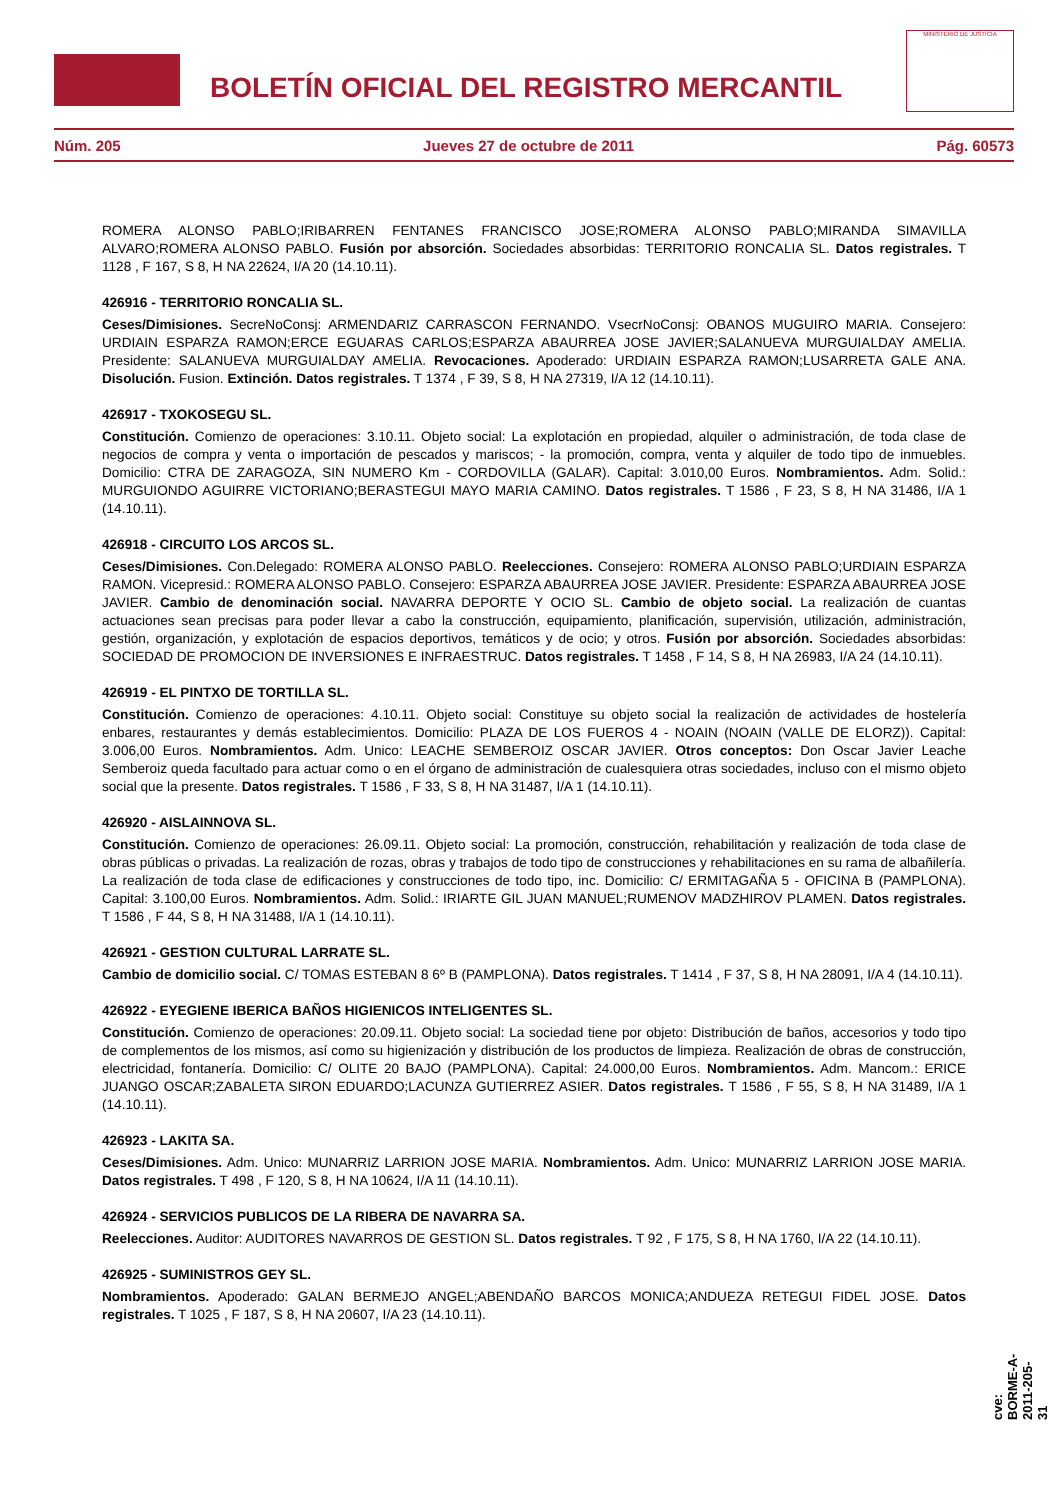BOLETÍN OFICIAL DEL REGISTRO MERCANTIL
MINISTERIO DE JUSTICIA
Núm. 205 Jueves 27 de octubre de 2011 Pág. 60573
ROMERA ALONSO PABLO;IRIBARREN FENTANES FRANCISCO JOSE;ROMERA ALONSO PABLO;MIRANDA SIMAVILLA ALVARO;ROMERA ALONSO PABLO. Fusión por absorción. Sociedades absorbidas: TERRITORIO RONCALIA SL. Datos registrales. T 1128 , F 167, S 8, H NA 22624, I/A 20 (14.10.11).
426916 - TERRITORIO RONCALIA SL.
Ceses/Dimisiones. SecreNoConsj: ARMENDARIZ CARRASCON FERNANDO. VsecrNoConsj: OBANOS MUGUIRO MARIA. Consejero: URDIAIN ESPARZA RAMON;ERCE EGUARAS CARLOS;ESPARZA ABAURREA JOSE JAVIER;SALANUEVA MURGUIALDAY AMELIA. Presidente: SALANUEVA MURGUIALDAY AMELIA. Revocaciones. Apoderado: URDIAIN ESPARZA RAMON;LUSARRETA GALE ANA. Disolución. Fusion. Extinción. Datos registrales. T 1374 , F 39, S 8, H NA 27319, I/A 12 (14.10.11).
426917 - TXOKOSEGU SL.
Constitución. Comienzo de operaciones: 3.10.11. Objeto social: La explotación en propiedad, alquiler o administración, de toda clase de negocios de compra y venta o importación de pescados y mariscos; - la promoción, compra, venta y alquiler de todo tipo de inmuebles. Domicilio: CTRA DE ZARAGOZA, SIN NUMERO Km - CORDOVILLA (GALAR). Capital: 3.010,00 Euros. Nombramientos. Adm. Solid.: MURGUIONDO AGUIRRE VICTORIANO;BERASTEGUI MAYO MARIA CAMINO. Datos registrales. T 1586 , F 23, S 8, H NA 31486, I/A 1 (14.10.11).
426918 - CIRCUITO LOS ARCOS SL.
Ceses/Dimisiones. Con.Delegado: ROMERA ALONSO PABLO. Reelecciones. Consejero: ROMERA ALONSO PABLO;URDIAIN ESPARZA RAMON. Vicepresid.: ROMERA ALONSO PABLO. Consejero: ESPARZA ABAURREA JOSE JAVIER. Presidente: ESPARZA ABAURREA JOSE JAVIER. Cambio de denominación social. NAVARRA DEPORTE Y OCIO SL. Cambio de objeto social. La realización de cuantas actuaciones sean precisas para poder llevar a cabo la construcción, equipamiento, planificación, supervisión, utilización, administración, gestión, organización, y explotación de espacios deportivos, temáticos y de ocio; y otros. Fusión por absorción. Sociedades absorbidas: SOCIEDAD DE PROMOCION DE INVERSIONES E INFRAESTRUC. Datos registrales. T 1458 , F 14, S 8, H NA 26983, I/A 24 (14.10.11).
426919 - EL PINTXO DE TORTILLA SL.
Constitución. Comienzo de operaciones: 4.10.11. Objeto social: Constituye su objeto social la realización de actividades de hostelería enbares, restaurantes y demás establecimientos. Domicilio: PLAZA DE LOS FUEROS 4 - NOAIN (NOAIN (VALLE DE ELORZ)). Capital: 3.006,00 Euros. Nombramientos. Adm. Unico: LEACHE SEMBEROIZ OSCAR JAVIER. Otros conceptos: Don Oscar Javier Leache Semberoiz queda facultado para actuar como o en el órgano de administración de cualesquiera otras sociedades, incluso con el mismo objeto social que la presente. Datos registrales. T 1586 , F 33, S 8, H NA 31487, I/A 1 (14.10.11).
426920 - AISLAINNOVA SL.
Constitución. Comienzo de operaciones: 26.09.11. Objeto social: La promoción, construcción, rehabilitación y realización de toda clase de obras públicas o privadas. La realización de rozas, obras y trabajos de todo tipo de construcciones y rehabilitaciones en su rama de albañilería. La realización de toda clase de edificaciones y construcciones de todo tipo, inc. Domicilio: C/ ERMITAGAÑA 5 - OFICINA B (PAMPLONA). Capital: 3.100,00 Euros. Nombramientos. Adm. Solid.: IRIARTE GIL JUAN MANUEL;RUMENOV MADZHIROV PLAMEN. Datos registrales. T 1586 , F 44, S 8, H NA 31488, I/A 1 (14.10.11).
426921 - GESTION CULTURAL LARRATE SL.
Cambio de domicilio social. C/ TOMAS ESTEBAN 8 6º B (PAMPLONA). Datos registrales. T 1414 , F 37, S 8, H NA 28091, I/A 4 (14.10.11).
426922 - EYEGIENE IBERICA BAÑOS HIGIENICOS INTELIGENTES SL.
Constitución. Comienzo de operaciones: 20.09.11. Objeto social: La sociedad tiene por objeto: Distribución de baños, accesorios y todo tipo de complementos de los mismos, así como su higienización y distribución de los productos de limpieza. Realización de obras de construcción, electricidad, fontanería. Domicilio: C/ OLITE 20 BAJO (PAMPLONA). Capital: 24.000,00 Euros. Nombramientos. Adm. Mancom.: ERICE JUANGO OSCAR;ZABALETA SIRON EDUARDO;LACUNZA GUTIERREZ ASIER. Datos registrales. T 1586 , F 55, S 8, H NA 31489, I/A 1 (14.10.11).
426923 - LAKITA SA.
Ceses/Dimisiones. Adm. Unico: MUNARRIZ LARRION JOSE MARIA. Nombramientos. Adm. Unico: MUNARRIZ LARRION JOSE MARIA. Datos registrales. T 498 , F 120, S 8, H NA 10624, I/A 11 (14.10.11).
426924 - SERVICIOS PUBLICOS DE LA RIBERA DE NAVARRA SA.
Reelecciones. Auditor: AUDITORES NAVARROS DE GESTION SL. Datos registrales. T 92 , F 175, S 8, H NA 1760, I/A 22 (14.10.11).
426925 - SUMINISTROS GEY SL.
Nombramientos. Apoderado: GALAN BERMEJO ANGEL;ABENDAÑO BARCOS MONICA;ANDUEZA RETEGUI FIDEL JOSE. Datos registrales. T 1025 , F 187, S 8, H NA 20607, I/A 23 (14.10.11).
cve: BORME-A-2011-205-31